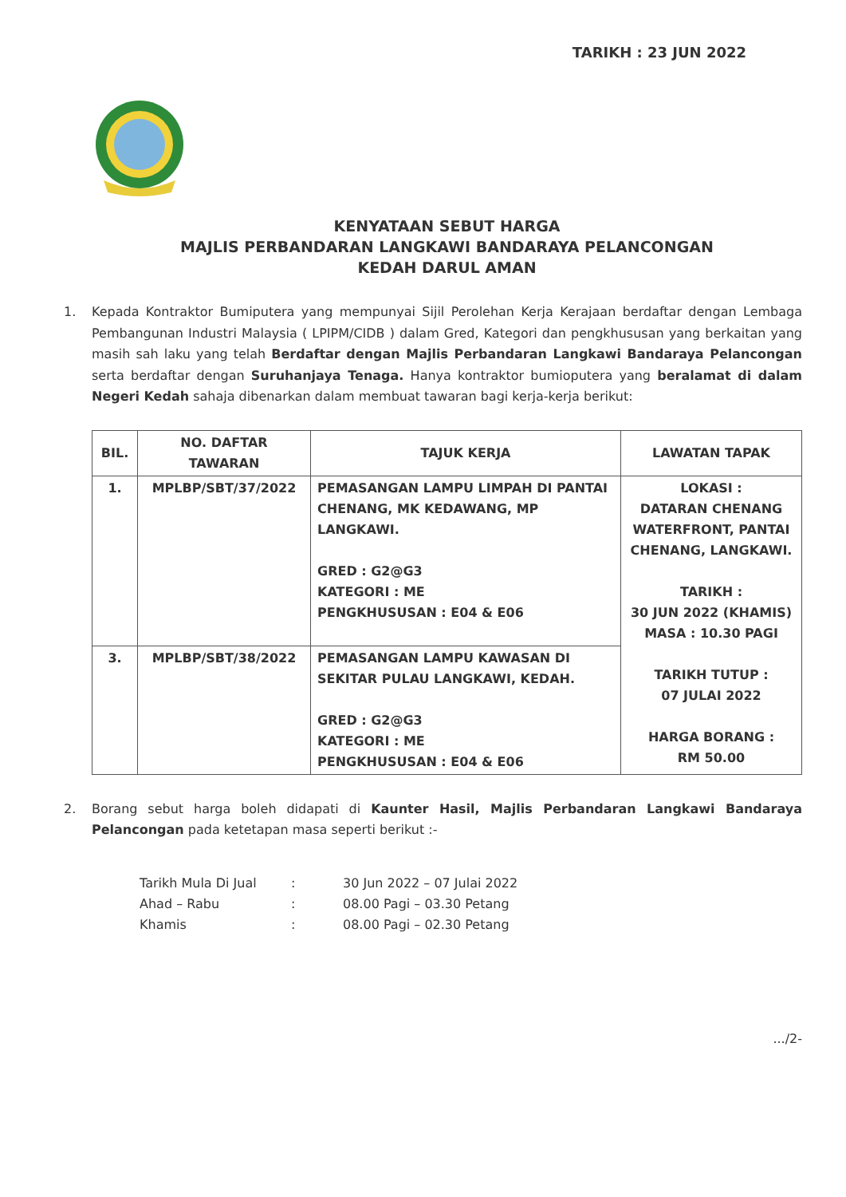TARIKH : 23 JUN 2022
KENYATAAN SEBUT HARGA
MAJLIS PERBANDARAN LANGKAWI BANDARAYA PELANCONGAN
KEDAH DARUL AMAN
1. Kepada Kontraktor Bumiputera yang mempunyai Sijil Perolehan Kerja Kerajaan berdaftar dengan Lembaga Pembangunan Industri Malaysia ( LPIPM/CIDB ) dalam Gred, Kategori dan pengkhususan yang berkaitan yang masih sah laku yang telah Berdaftar dengan Majlis Perbandaran Langkawi Bandaraya Pelancongan serta berdaftar dengan Suruhanjaya Tenaga. Hanya kontraktor bumioputera yang beralamat di dalam Negeri Kedah sahaja dibenarkan dalam membuat tawaran bagi kerja-kerja berikut:
| BIL. | NO. DAFTAR TAWARAN | TAJUK KERJA | LAWATAN TAPAK |
| --- | --- | --- | --- |
| 1. | MPLBP/SBT/37/2022 | PEMASANGAN LAMPU LIMPAH DI PANTAI CHENANG, MK KEDAWANG, MP LANGKAWI. GRED : G2@G3 KATEGORI : ME PENGKHUSUSAN : E04 & E06 | LOKASI : DATARAN CHENANG WATERFRONT, PANTAI CHENANG, LANGKAWI. TARIKH : 30 JUN 2022 (KHAMIS) MASA : 10.30 PAGI TARIKH TUTUP : 07 JULAI 2022 HARGA BORANG : RM 50.00 |
| 3. | MPLBP/SBT/38/2022 | PEMASANGAN LAMPU KAWASAN DI SEKITAR PULAU LANGKAWI, KEDAH. GRED : G2@G3 KATEGORI : ME PENGKHUSUSAN : E04 & E06 | |
2. Borang sebut harga boleh didapati di Kaunter Hasil, Majlis Perbandaran Langkawi Bandaraya Pelancongan pada ketetapan masa seperti berikut :-
Tarikh Mula Di Jual: 30 Jun 2022 – 07 Julai 2022
Ahad – Rabu: 08.00 Pagi – 03.30 Petang
Khamis: 08.00 Pagi – 02.30 Petang
.../2-